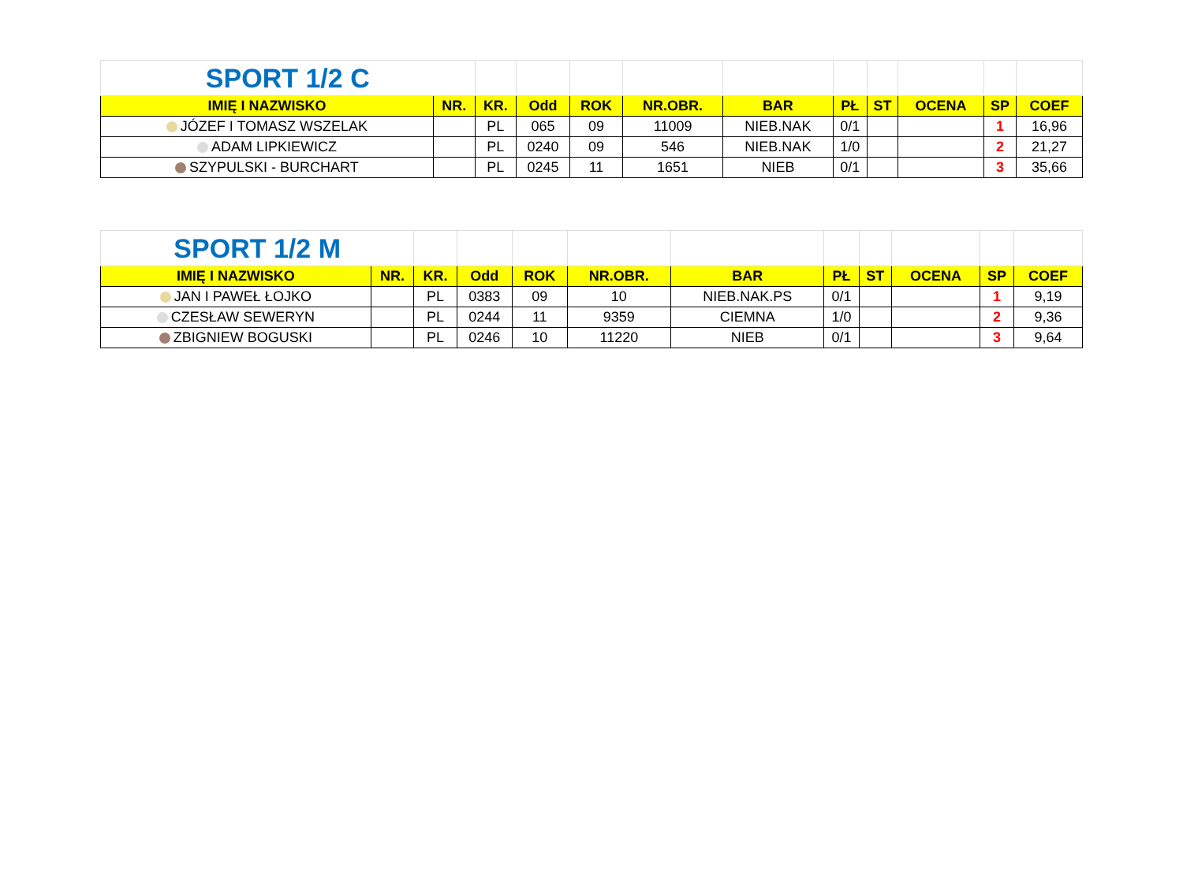| SPORT 1/2 C | | | | | | | | | | | |
| IMIĘ I NAZWISKO | NR. | KR. | Odd | ROK | NR.OBR. | BAR | PŁ | ST | OCENA | SP | COEF |
| JÓZEF I TOMASZ WSZELAK | | PL | 065 | 09 | 11009 | NIEB.NAK | 0/1 | | | 1 | 16,96 |
| ADAM LIPKIEWICZ | | PL | 0240 | 09 | 546 | NIEB.NAK | 1/0 | | | 2 | 21,27 |
| SZYPULSKI - BURCHART | | PL | 0245 | 11 | 1651 | NIEB | 0/1 | | | 3 | 35,66 |
| SPORT 1/2 M | | | | | | | | | | | |
| IMIĘ I NAZWISKO | NR. | KR. | Odd | ROK | NR.OBR. | BAR | PŁ | ST | OCENA | SP | COEF |
| JAN I PAWEŁ ŁOJKO | | PL | 0383 | 09 | 10 | NIEB.NAK.PS | 0/1 | | | 1 | 9,19 |
| CZESŁAW SEWERYN | | PL | 0244 | 11 | 9359 | CIEMNA | 1/0 | | | 2 | 9,36 |
| ZBIGNIEW BOGUSKI | | PL | 0246 | 10 | 11220 | NIEB | 0/1 | | | 3 | 9,64 |